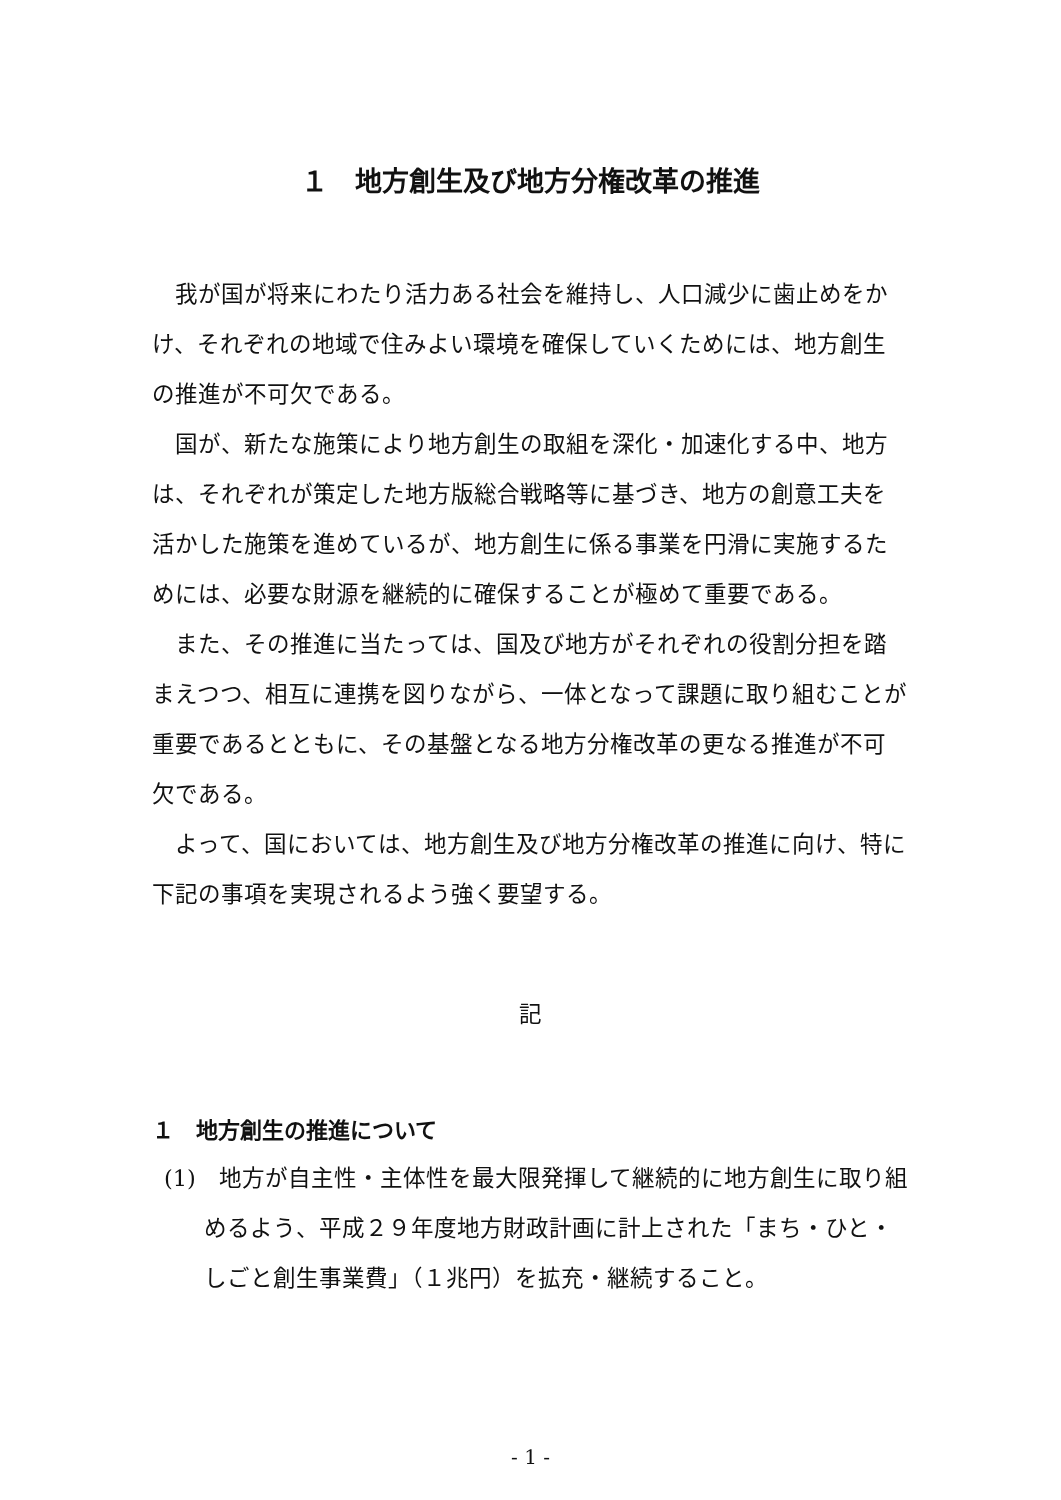１　地方創生及び地方分権改革の推進
我が国が将来にわたり活力ある社会を維持し、人口減少に歯止めをかけ、それぞれの地域で住みよい環境を確保していくためには、地方創生の推進が不可欠である。
国が、新たな施策により地方創生の取組を深化・加速化する中、地方は、それぞれが策定した地方版総合戦略等に基づき、地方の創意工夫を活かした施策を進めているが、地方創生に係る事業を円滑に実施するためには、必要な財源を継続的に確保することが極めて重要である。
また、その推進に当たっては、国及び地方がそれぞれの役割分担を踏まえつつ、相互に連携を図りながら、一体となって課題に取り組むことが重要であるとともに、その基盤となる地方分権改革の更なる推進が不可欠である。
よって、国においては、地方創生及び地方分権改革の推進に向け、特に下記の事項を実現されるよう強く要望する。
記
１　地方創生の推進について
(1)　地方が自主性・主体性を最大限発揮して継続的に地方創生に取り組めるよう、平成２９年度地方財政計画に計上された「まち・ひと・しごと創生事業費」（１兆円）を拡充・継続すること。
- 1 -